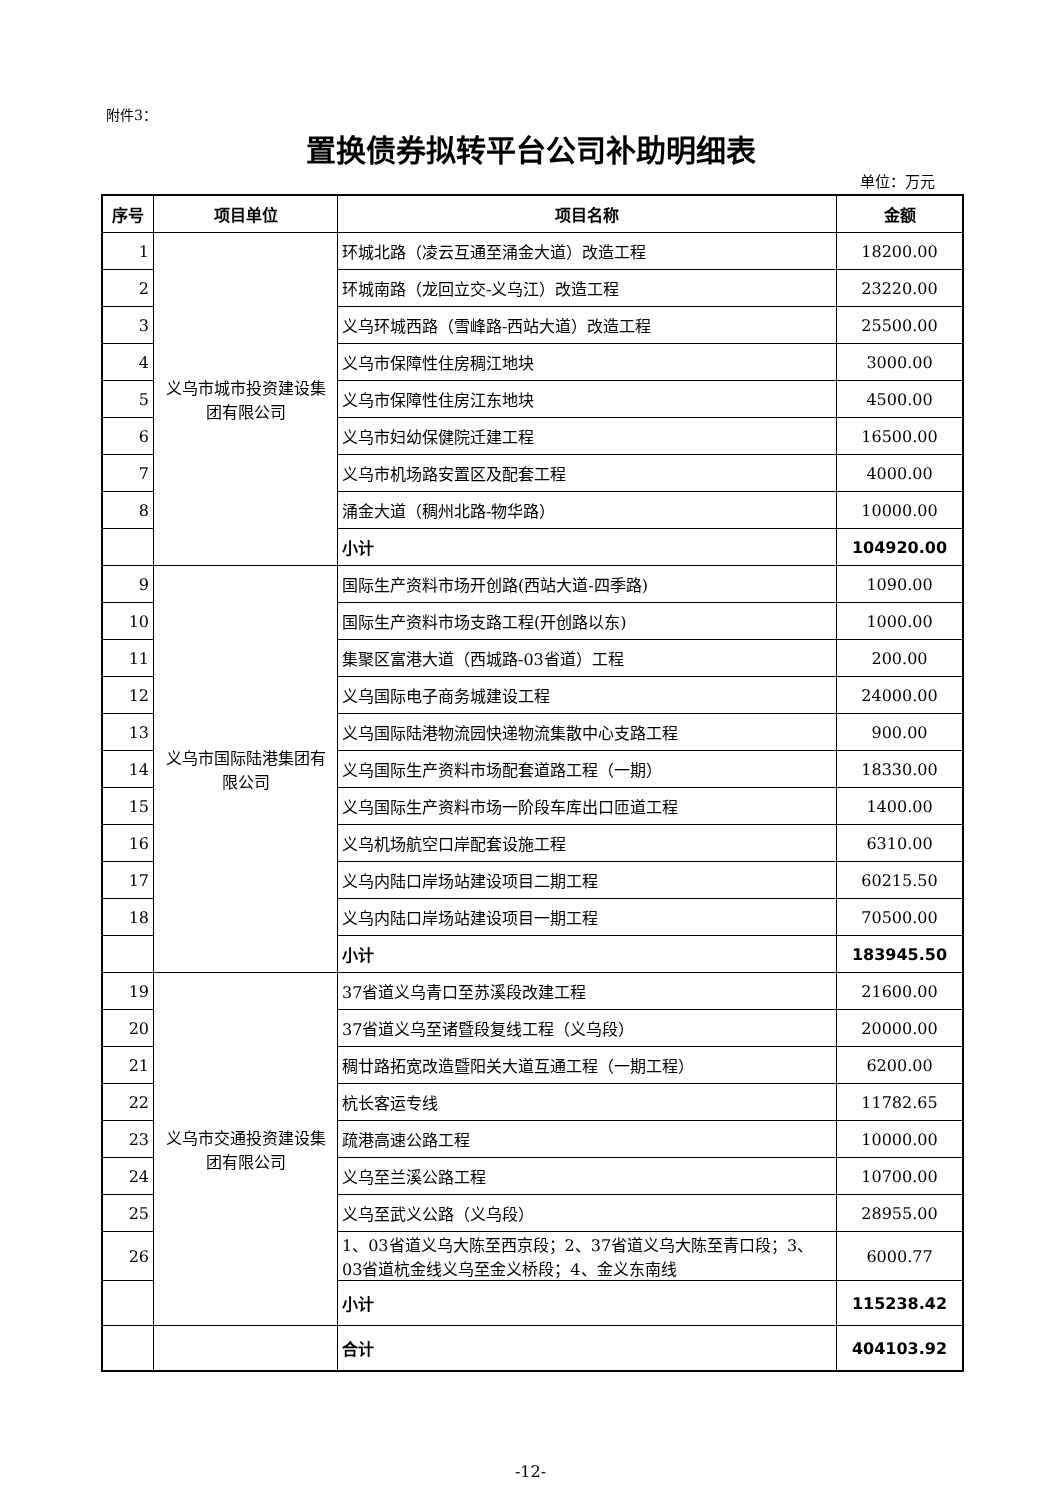附件3：
置换债券拟转平台公司补助明细表
单位：万元
| 序号 | 项目单位 | 项目名称 | 金额 |
| --- | --- | --- | --- |
| 1 | 义乌市城市投资建设集团有限公司 | 环城北路（凌云互通至涌金大道）改造工程 | 18200.00 |
| 2 | | 环城南路（龙回立交-义乌江）改造工程 | 23220.00 |
| 3 | | 义乌环城西路（雪峰路-西站大道）改造工程 | 25500.00 |
| 4 | | 义乌市保障性住房稠江地块 | 3000.00 |
| 5 | | 义乌市保障性住房江东地块 | 4500.00 |
| 6 | | 义乌市妇幼保健院迁建工程 | 16500.00 |
| 7 | | 义乌市机场路安置区及配套工程 | 4000.00 |
| 8 | | 涌金大道（稠州北路-物华路） | 10000.00 |
| | | 小计 | 104920.00 |
| 9 | 义乌市国际陆港集团有限公司 | 国际生产资料市场开创路(西站大道-四季路) | 1090.00 |
| 10 | | 国际生产资料市场支路工程(开创路以东) | 1000.00 |
| 11 | | 集聚区富港大道（西城路-03省道）工程 | 200.00 |
| 12 | | 义乌国际电子商务城建设工程 | 24000.00 |
| 13 | | 义乌国际陆港物流园快递物流集散中心支路工程 | 900.00 |
| 14 | | 义乌国际生产资料市场配套道路工程（一期） | 18330.00 |
| 15 | | 义乌国际生产资料市场一阶段车库出口匝道工程 | 1400.00 |
| 16 | | 义乌机场航空口岸配套设施工程 | 6310.00 |
| 17 | | 义乌内陆口岸场站建设项目二期工程 | 60215.50 |
| 18 | | 义乌内陆口岸场站建设项目一期工程 | 70500.00 |
| | | 小计 | 183945.50 |
| 19 | 义乌市交通投资建设集团有限公司 | 37省道义乌青口至苏溪段改建工程 | 21600.00 |
| 20 | | 37省道义乌至诸暨段复线工程（义乌段） | 20000.00 |
| 21 | | 稠廿路拓宽改造暨阳关大道互通工程（一期工程） | 6200.00 |
| 22 | | 杭长客运专线 | 11782.65 |
| 23 | | 疏港高速公路工程 | 10000.00 |
| 24 | | 义乌至兰溪公路工程 | 10700.00 |
| 25 | | 义乌至武义公路（义乌段） | 28955.00 |
| 26 | | 1、03省道义乌大陈至西京段；2、37省道义乌大陈至青口段；3、03省道杭金线义乌至金义桥段；4、金义东南线 | 6000.77 |
| | | 小计 | 115238.42 |
| | | 合计 | 404103.92 |
-12-